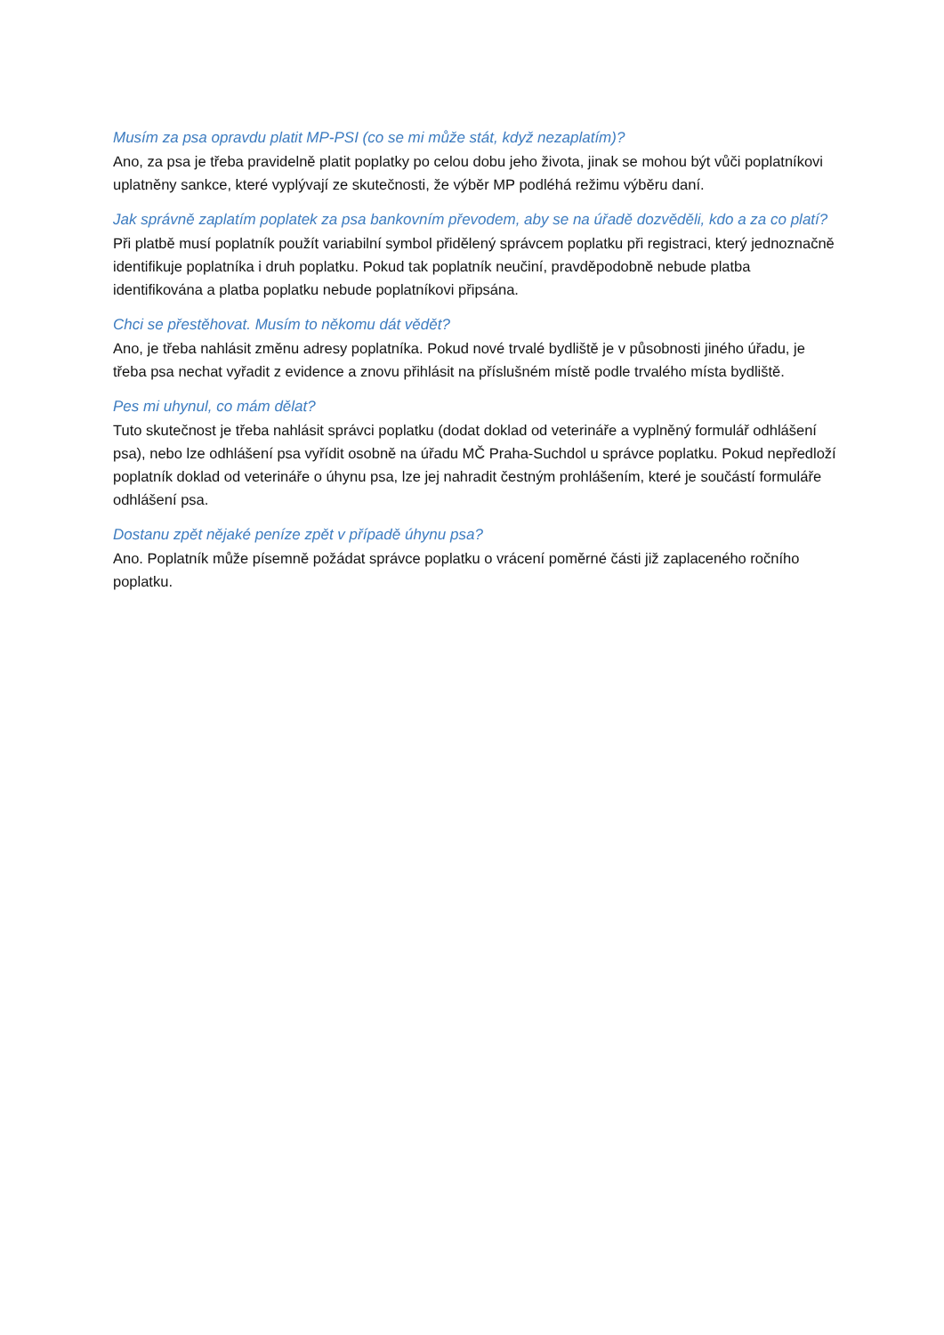Musím za psa opravdu platit MP-PSI (co se mi může stát, když nezaplatím)?
Ano, za psa je třeba pravidelně platit poplatky po celou dobu jeho života, jinak se mohou být vůči poplatníkovi uplatněny sankce, které vyplývají ze skutečnosti, že výběr MP podléhá režimu výběru daní.
Jak správně zaplatím poplatek za psa bankovním převodem, aby se na úřadě dozvěděli, kdo a za co platí?
Při platbě musí poplatník použít variabilní symbol přidělený správcem poplatku při registraci, který jednoznačně identifikuje poplatníka i druh poplatku. Pokud tak poplatník neučiní, pravděpodobně nebude platba identifikována a platba poplatku nebude poplatníkovi připsána.
Chci se přestěhovat. Musím to někomu dát vědět?
Ano, je třeba nahlásit změnu adresy poplatníka. Pokud nové trvalé bydliště je v působnosti jiného úřadu, je třeba psa nechat vyřadit z evidence a znovu přihlásit na příslušném místě podle trvalého místa bydliště.
Pes mi uhynul, co mám dělat?
Tuto skutečnost je třeba nahlásit správci poplatku (dodat doklad od veterináře a vyplněný formulář odhlášení psa), nebo lze odhlášení psa vyřídit osobně na úřadu MČ Praha-Suchdol u správce poplatku. Pokud nepředloží poplatník doklad od veterináře o úhynu psa, lze jej nahradit čestným prohlášením, které je součástí formuláře odhlášení psa.
Dostanu zpět nějaké peníze zpět v případě úhynu psa?
Ano. Poplatník může písemně požádat správce poplatku o vrácení poměrné části již zaplaceného ročního poplatku.